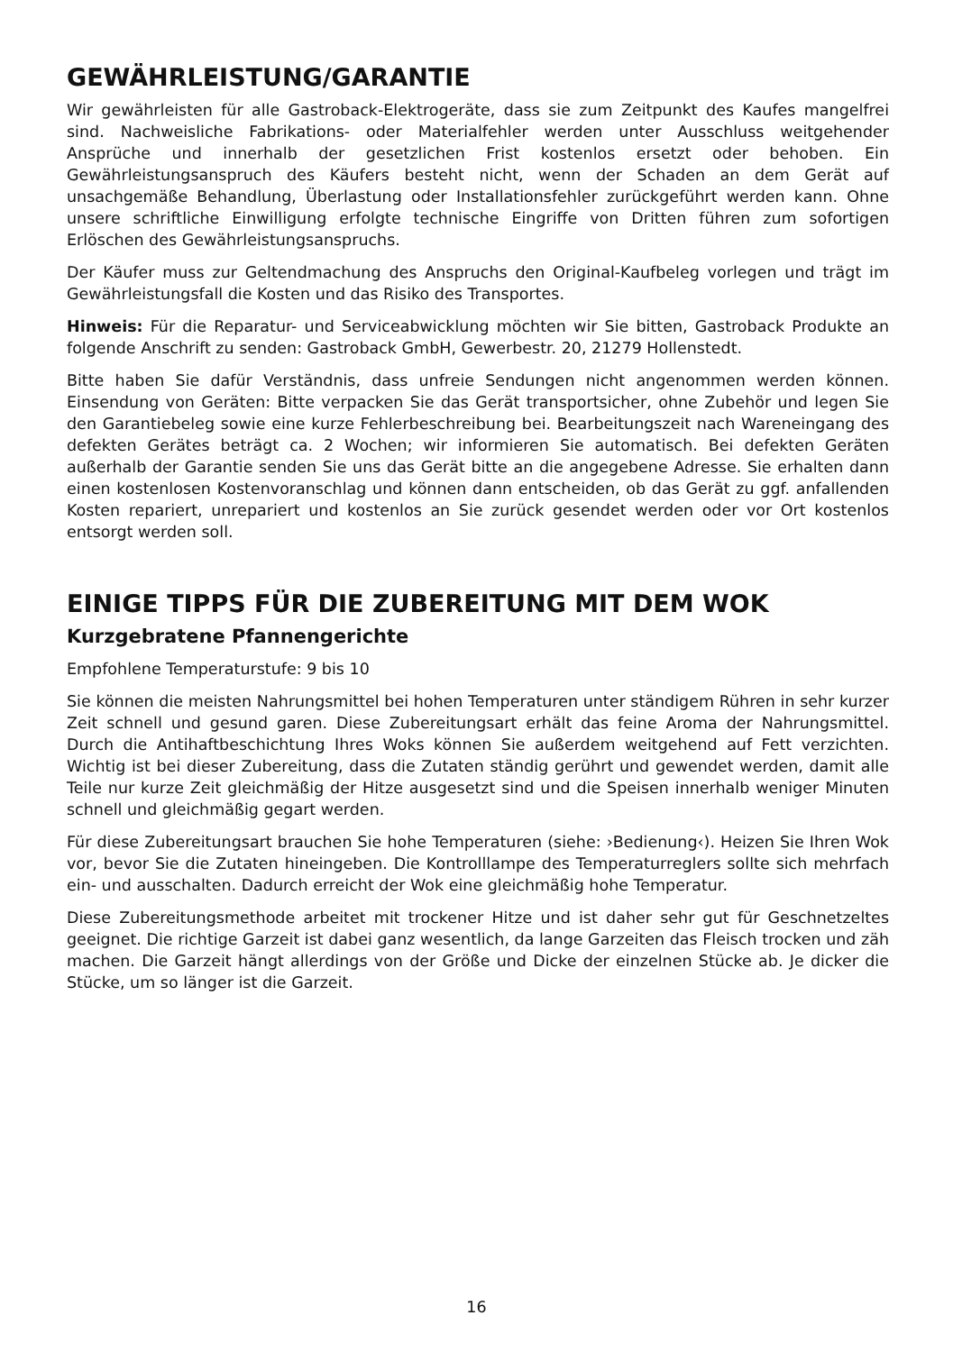GEWÄHRLEISTUNG/GARANTIE
Wir gewährleisten für alle Gastroback-Elektrogeräte, dass sie zum Zeitpunkt des Kaufes mangelfrei sind. Nachweisliche Fabrikations- oder Materialfehler werden unter Ausschluss weitgehender Ansprüche und innerhalb der gesetzlichen Frist kostenlos ersetzt oder behoben. Ein Gewährleistungsanspruch des Käufers besteht nicht, wenn der Schaden an dem Gerät auf unsachgemäße Behandlung, Überlastung oder Installationsfehler zurückgeführt werden kann. Ohne unsere schriftliche Einwilligung erfolgte technische Eingriffe von Dritten führen zum sofortigen Erlöschen des Gewährleistungsanspruchs.
Der Käufer muss zur Geltendmachung des Anspruchs den Original-Kaufbeleg vorlegen und trägt im Gewährleistungsfall die Kosten und das Risiko des Transportes.
Hinweis: Für die Reparatur- und Serviceabwicklung möchten wir Sie bitten, Gastroback Produkte an folgende Anschrift zu senden: Gastroback GmbH, Gewerbestr. 20, 21279 Hollenstedt.
Bitte haben Sie dafür Verständnis, dass unfreie Sendungen nicht angenommen werden können. Einsendung von Geräten: Bitte verpacken Sie das Gerät transportsicher, ohne Zubehör und legen Sie den Garantiebeleg sowie eine kurze Fehlerbeschreibung bei. Bearbeitungszeit nach Wareneingang des defekten Gerätes beträgt ca. 2 Wochen; wir informieren Sie automatisch. Bei defekten Geräten außerhalb der Garantie senden Sie uns das Gerät bitte an die angegebene Adresse. Sie erhalten dann einen kostenlosen Kostenvoranschlag und können dann entscheiden, ob das Gerät zu ggf. anfallenden Kosten repariert, unrepariert und kostenlos an Sie zurück gesendet werden oder vor Ort kostenlos entsorgt werden soll.
EINIGE TIPPS FÜR DIE ZUBEREITUNG MIT DEM WOK
Kurzgebratene Pfannengerichte
Empfohlene Temperaturstufe: 9 bis 10
Sie können die meisten Nahrungsmittel bei hohen Temperaturen unter ständigem Rühren in sehr kurzer Zeit schnell und gesund garen. Diese Zubereitungsart erhält das feine Aroma der Nahrungsmittel. Durch die Antihaftbeschichtung Ihres Woks können Sie außerdem weitgehend auf Fett verzichten. Wichtig ist bei dieser Zubereitung, dass die Zutaten ständig gerührt und gewendet werden, damit alle Teile nur kurze Zeit gleichmäßig der Hitze ausgesetzt sind und die Speisen innerhalb weniger Minuten schnell und gleichmäßig gegart werden.
Für diese Zubereitungsart brauchen Sie hohe Temperaturen (siehe: ›Bedienung‹). Heizen Sie Ihren Wok vor, bevor Sie die Zutaten hineingeben. Die Kontrolllampe des Temperaturreglers sollte sich mehrfach ein- und ausschalten. Dadurch erreicht der Wok eine gleichmäßig hohe Temperatur.
Diese Zubereitungsmethode arbeitet mit trockener Hitze und ist daher sehr gut für Geschnetzeltes geeignet. Die richtige Garzeit ist dabei ganz wesentlich, da lange Garzeiten das Fleisch trocken und zäh machen. Die Garzeit hängt allerdings von der Größe und Dicke der einzelnen Stücke ab. Je dicker die Stücke, um so länger ist die Garzeit.
16